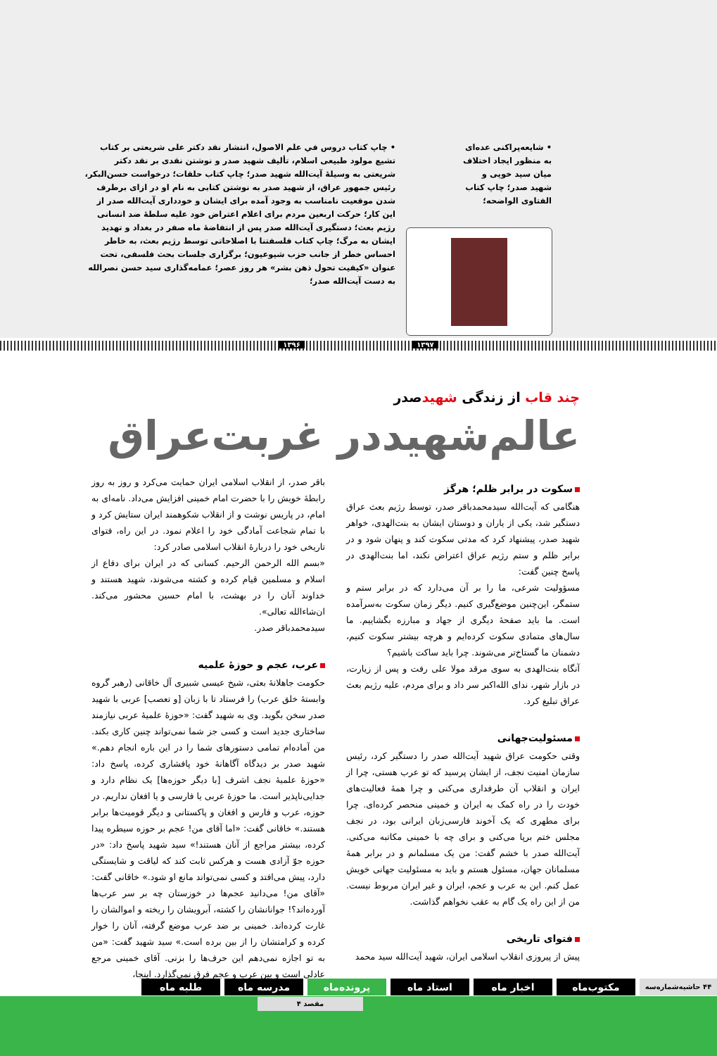• شایعه‌پراکنی عده‌ای به منظور ایجاد اختلاف میان سید خویی و شهید صدر؛ چاپ کتاب الفتاوی الواضحه؛
• چاپ کتاب دروس في علم الاصول، انتشار نقد دکتر علی شریعتی بر کتاب تشیع مولود طبیعی اسلام، تألیف شهید صدر و نوشتن نقدی بر نقد دکتر شریعتی به وسیلهٔ آیت‌الله شهید صدر؛ چاپ کتاب حلقات؛ درخواست حسن‌البکر، رئیس جمهور عراق، از شهید صدر به نوشتن کتابی به نام او در ازای برطرف شدن موقعیت نامناسب به وجود آمده برای ایشان و خودداری آیت‌الله صدر از این کار؛ حرکت اربعین مردم برای اعلام اعتراض خود علیه سلطهٔ ضد انسانی رژیم بعث؛ دستگیری آیت‌الله صدر پس از انتفاضهٔ ماه صفر در بغداد و تهدید ایشان به مرگ؛ چاپ کتاب فلسفتنا با اصلاحاتی توسط رژیم بعث، به خاطر احساس خطر از جانب حزب شیوعیون؛ برگزاری جلسات بحث فلسفی، تحت عنوان «کیفیت تحول ذهن بشر» هر روز عصر؛ عمامه‌گذاری سید حسن نصرالله به دست آیت‌الله صدر؛
۱۳۹۷ ۱۳۹۶
چند قاب از زندگی شهیدصدر
عالم‌شهید‌در غربت‌عراق
سکوت در برابر ظلم؛ هرگز
هنگامی که آیت‌الله سیدمحمدباقر صدر، توسط رژیم بعث عراق دستگیر شد، یکی از یاران و دوستان ایشان به بنت‌الهدی، خواهر شهید صدر، پیشنهاد کرد که مدتی سکوت کند و پنهان شود و در برابر ظلم و ستم رژیم عراق اعتراض نکند، اما بنت‌الهدی در پاسخ چنین گفت:
مسؤولیت شرعی، ما را بر آن می‌دارد که در برابر ستم و ستمگر، این‌چنین موضع‌گیری کنیم. دیگر زمان سکوت به‌سرآمده است. ما باید صفحهٔ دیگری از جهاد و مبارزه بگشاییم. ما سال‌های متمادی سکوت کرده‌ایم و هرچه بیشتر سکوت کنیم، دشمنان ما گستاخ‌تر می‌شوند. چرا باید ساکت باشیم؟
آنگاه بنت‌الهدی به سوی مرقد مولا علی رفت و پس از زیارت، در بازار شهر، ندای الله‌اکبر سر داد و برای مردم، علیه رژیم بعث عراق تبلیغ کرد.
مسئولیت‌جهانی
وقتی حکومت عراق شهید آیت‌الله صدر را دستگیر کرد، رئیس سازمان امنیت نجف، از ایشان پرسید که تو عرب هستی، چرا از ایران و انقلاب آن طرفداری می‌کنی و چرا همهٔ فعالیت‌های خودت را در راه کمک به ایران و خمینی منحصر کرده‌ای. چرا برای مطهری که یک آخوند فارسی‌زبان ایرانی بود، در نجف مجلس ختم برپا می‌کنی و برای چه با خمینی مکاتبه می‌کنی. آیت‌الله صدر با خشم گفت: من یک مسلمانم و در برابر همهٔ مسلمانان جهان، مسئول هستم و باید به مسئولیت جهانی خویش عمل کنم. این به عرب و عجم، ایران و غیر ایران مربوط نیست. من از این راه یک گام به عقب نخواهم گذاشت.
فتوای تاریخی
پیش از پیروزی انقلاب اسلامی ایران، شهید آیت‌الله سید محمد
باقر صدر، از انقلاب اسلامی ایران حمایت می‌کرد و روز به روز رابطهٔ خویش را با حضرت امام خمینی افزایش می‌داد. نامه‌ای به امام، در پاریس نوشت و از انقلاب شکوهمند ایران ستایش کرد و با تمام شجاعت آمادگی خود را اعلام نمود. در این راه، فتوای تاریخی خود را دربارهٔ انقلاب اسلامی صادر کرد:
«بسم الله الرحمن الرحیم. کسانی که در ایران برای دفاع از اسلام و مسلمین قیام کرده و کشته می‌شوند، شهید هستند و خداوند آنان را در بهشت، با امام حسین محشور می‌کند. ان‌شاءالله تعالی».
سیدمحمدباقر صدر.
عرب، عجم و حوزهٔ علمیه
حکومت جاهلانهٔ بعثی، شیخ عیسی شبیری آل خاقانی (رهبر گروه وابستهٔ خلق عرب) را فرستاد تا با زبان [و تعصب] عربی با شهید صدر سخن بگوید. وی به شهید گفت: «حوزهٔ علمیهٔ عربی نیازمند ساختاری جدید است و کسی جز شما نمی‌تواند چنین کاری بکند. من آماده‌ام تمامی دستورهای شما را در این باره انجام دهم.» شهید صدر بر دیدگاه آگاهانهٔ خود پافشاری کرده، پاسخ داد: «حوزهٔ علمیهٔ نجف اشرف [با دیگر حوزه‌ها] یک نظام دارد و جدایی‌ناپذیر است. ما حوزهٔ عربی یا فارسی و یا افغان نداریم. در حوزه، عرب و فارس و افغان و پاکستانی و دیگر قومیت‌ها برابر هستند.» خاقانی گفت: «اما آقای من! عجم بر حوزه سیطره پیدا کرده، بیشتر مراجع از آنان هستند!» سید شهید پاسخ داد: «در حوزه جوّ آزادی هست و هرکس ثابت کند که لیاقت و شایستگی دارد، پیش می‌افتد و کسی نمی‌تواند مانع او شود.» خاقانی گفت: «آقای من! می‌دانید عجم‌ها در خوزستان چه بر سر عرب‌ها آورده‌اند؟! جوانانشان را کشته، آبرویشان را ریخته و اموالشان را غارت کرده‌اند. خمینی بر ضد عرب موضع گرفته، آنان را خوار کرده و کرامتشان را از بین برده است.» سید شهید گفت: «من به تو اجازه نمی‌دهم این حرف‌ها را بزنی. آقای خمینی مرجع عادلی است و بین عرب و عجم فرق نمی‌گذارد. اینجا،
۴۴ حاشیه‌شماره‌سه مکتوب‌ماه اخبار ماه استاد ماه پرونده‌ماه
مدرسه ماه طلبه ماه
مقصد ۴